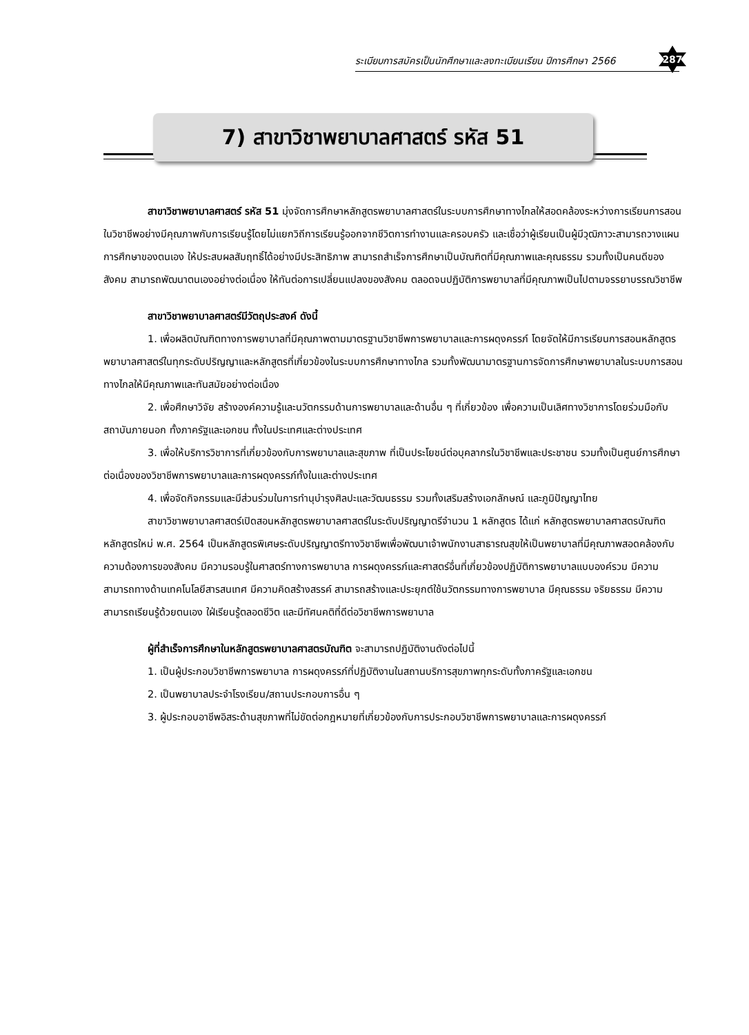ระเบียบการสมัครเป็นนักศึกษาและลงทะเบียนเรียน ปีการศึกษา 2566
287
7) สาขาวิชาพยาบาลศาสตร์ รหัส 51
สาขาวิชาพยาบาลศาสตร์ รหัส 51 มุ่งจัดการศึกษาหลักสูตรพยาบาลศาสตร์ในระบบการศึกษาทางไกลให้สอดคล้องระหว่างการเรียนการสอนในวิชาชีพอย่างมีคุณภาพกับการเรียนรู้โดยไม่แยกวิถีการเรียนรู้ออกจากชีวิตการทำงานและครอบครัว และเชื่อว่าผู้เรียนเป็นผู้มีวุฒิภาวะสามารถวางแผนการศึกษาของตนเอง ให้ประสบผลสัมฤทธิ์ได้อย่างมีประสิทธิภาพ สามารถสำเร็จการศึกษาเป็นบัณฑิตที่มีคุณภาพและคุณธรรม รวมทั้งเป็นคนดีของสังคม สามารถพัฒนาตนเองอย่างต่อเนื่อง ให้ทันต่อการเปลี่ยนแปลงของสังคม ตลอดจนปฏิบัติการพยาบาลที่มีคุณภาพเป็นไปตามจรรยาบรรณวิชาชีพ
สาขาวิชาพยาบาลศาสตร์มีวัตถุประสงค์ ดังนี้
1. เพื่อผลิตบัณฑิตทางการพยาบาลที่มีคุณภาพตามมาตรฐานวิชาชีพการพยาบาลและการผดุงครรภ์ โดยจัดให้มีการเรียนการสอนหลักสูตรพยาบาลศาสตร์ในทุกระดับปริญญาและหลักสูตรที่เกี่ยวข้องในระบบการศึกษาทางไกล รวมทั้งพัฒนามาตรฐานการจัดการศึกษาพยาบาลในระบบการสอนทางไกลให้มีคุณภาพและทันสมัยอย่างต่อเนื่อง
2. เพื่อศึกษาวิจัย สร้างองค์ความรู้และนวัตกรรมด้านการพยาบาลและด้านอื่น ๆ ที่เกี่ยวข้อง เพื่อความเป็นเลิศทางวิชาการโดยร่วมมือกับสถาบันภายนอก ทั้งภาครัฐและเอกชน ทั้งในประเทศและต่างประเทศ
3. เพื่อให้บริการวิชาการที่เกี่ยวข้องกับการพยาบาลและสุขภาพ ที่เป็นประโยชน์ต่อบุคลากรในวิชาชีพและประชาชน รวมทั้งเป็นศูนย์การศึกษาต่อเนื่องของวิชาชีพการพยาบาลและการผดุงครรภ์ทั้งในและต่างประเทศ
4. เพื่อจัดกิจกรรมและมีส่วนร่วมในการทำนุบำรุงศิลปะและวัฒนธรรม รวมทั้งเสริมสร้างเอกลักษณ์ และภูมิปัญญาไทย
สาขาวิชาพยาบาลศาสตร์เปิดสอนหลักสูตรพยาบาลศาสตร์ในระดับปริญญาตรีจำนวน 1 หลักสูตร ได้แก่ หลักสูตรพยาบาลศาสตรบัณฑิต หลักสูตรใหม่ พ.ศ. 2564 เป็นหลักสูตรพิเศษระดับปริญญาตรีทางวิชาชีพเพื่อพัฒนาเจ้าพนักงานสาธารณสุขให้เป็นพยาบาลที่มีคุณภาพสอดคล้องกับความต้องการของสังคม มีความรอบรู้ในศาสตร์ทางการพยาบาล การผดุงครรภ์และศาสตร์อื่นที่เกี่ยวข้องปฏิบัติการพยาบาลแบบองค์รวม มีความสามารถทางด้านเทคโนโลยีสารสนเทศ มีความคิดสร้างสรรค์ สามารถสร้างและประยุกต์ใช้นวัตกรรมทางการพยาบาล มีคุณธรรม จริยธรรม มีความสามารถเรียนรู้ด้วยตนเอง ใฝ่เรียนรู้ตลอดชีวิต และมีทัศนคติที่ดีต่อวิชาชีพการพยาบาล
ผู้ที่สำเร็จการศึกษาในหลักสูตรพยาบาลศาสตรบัณฑิต จะสามารถปฏิบัติงานดังต่อไปนี้
1. เป็นผู้ประกอบวิชาชีพการพยาบาล การผดุงครรภ์ที่ปฏิบัติงานในสถานบริการสุขภาพทุกระดับทั้งภาครัฐและเอกชน
2. เป็นพยาบาลประจำโรงเรียน/สถานประกอบการอื่น ๆ
3. ผู้ประกอบอาชีพอิสระด้านสุขภาพที่ไม่ขัดต่อกฎหมายที่เกี่ยวข้องกับการประกอบวิชาชีพการพยาบาลและการผดุงครรภ์